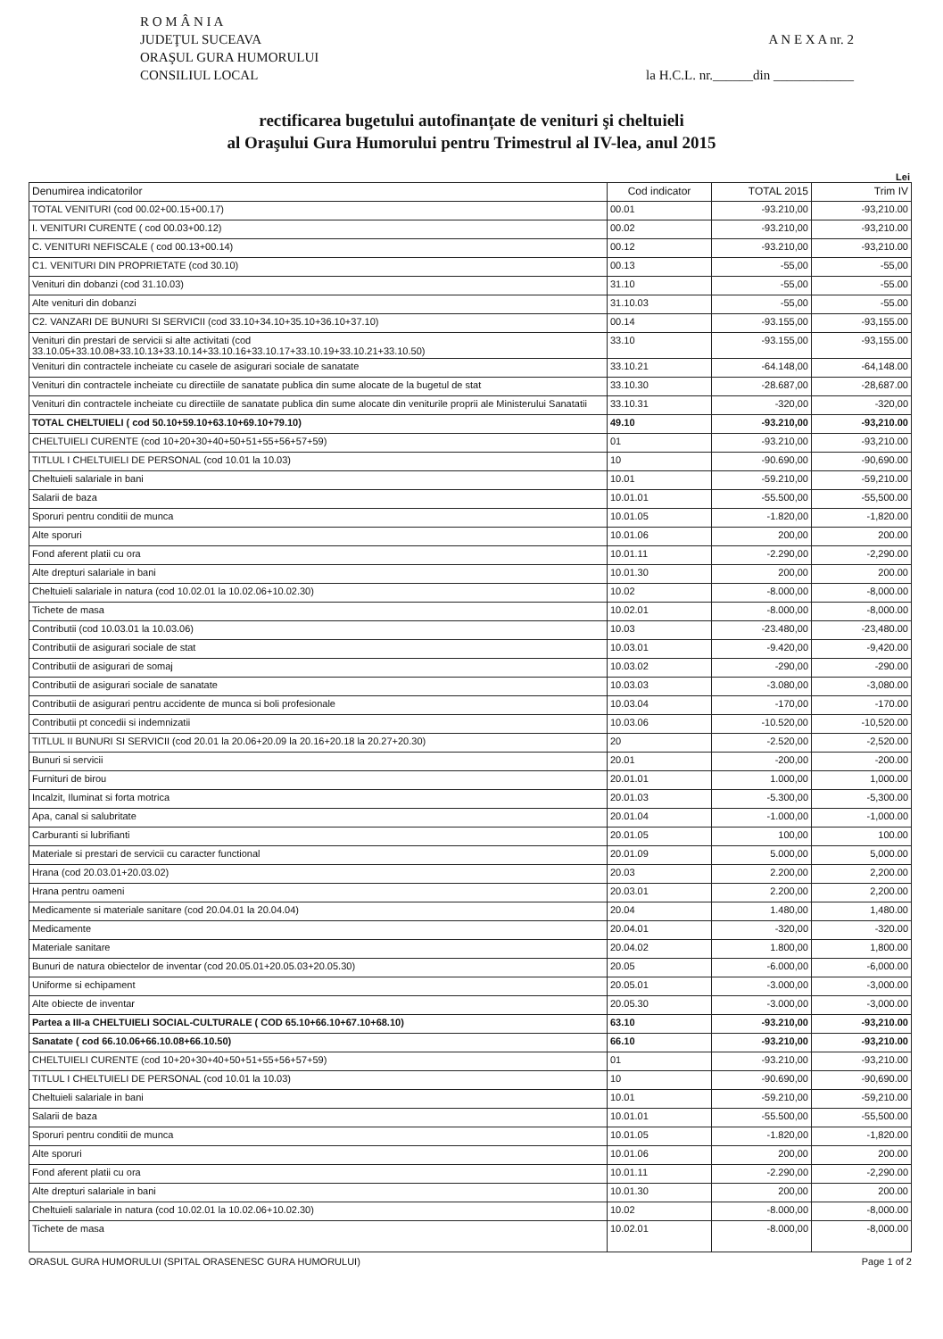R O M Â N I A
JUDEŢUL SUCEAVA
ORAŞUL GURA HUMORULUI
CONSILIUL LOCAL
A N E X A nr. 2
la H.C.L. nr.______din ____________
rectificarea bugetului autofinanțate de venituri şi cheltuieli
al Oraşului Gura Humorului pentru Trimestrul al IV-lea, anul 2015
Lei
| Denumirea indicatorilor | Cod indicator | TOTAL 2015 | Trim IV |
| --- | --- | --- | --- |
| TOTAL VENITURI (cod 00.02+00.15+00.17) | 00.01 | -93.210,00 | -93,210.00 |
| I. VENITURI CURENTE ( cod 00.03+00.12) | 00.02 | -93.210,00 | -93,210.00 |
| C. VENITURI NEFISCALE ( cod 00.13+00.14) | 00.12 | -93.210,00 | -93,210.00 |
| C1. VENITURI DIN PROPRIETATE (cod 30.10) | 00.13 | -55,00 | -55,00 |
| Venituri din dobanzi (cod 31.10.03) | 31.10 | -55,00 | -55.00 |
| Alte venituri din dobanzi | 31.10.03 | -55,00 | -55.00 |
| C2. VANZARI DE BUNURI SI SERVICII (cod 33.10+34.10+35.10+36.10+37.10) | 00.14 | -93.155,00 | -93,155.00 |
| Venituri din prestari de servicii si alte activitati (cod 33.10.05+33.10.08+33.10.13+33.10.14+33.10.16+33.10.17+33.10.19+33.10.21+33.10.50) | 33.10 | -93.155,00 | -93,155.00 |
| Venituri din contractele incheiate cu casele de asigurari sociale de sanatate | 33.10.21 | -64.148,00 | -64,148.00 |
| Venituri din contractele incheiate cu directiile de sanatate publica din sume alocate de la bugetul de stat | 33.10.30 | -28.687,00 | -28,687.00 |
| Venituri din contractele incheiate cu directiile de sanatate publica din sume alocate din veniturile proprii ale Ministerului Sanatatii | 33.10.31 | -320,00 | -320,00 |
| TOTAL CHELTUIELI ( cod 50.10+59.10+63.10+69.10+79.10) | 49.10 | -93.210,00 | -93,210.00 |
| CHELTUIELI CURENTE (cod 10+20+30+40+50+51+55+56+57+59) | 01 | -93.210,00 | -93,210.00 |
| TITLUL I CHELTUIELI DE PERSONAL (cod 10.01 la 10.03) | 10 | -90.690,00 | -90,690.00 |
| Cheltuieli salariale in bani | 10.01 | -59.210,00 | -59,210.00 |
| Salarii de baza | 10.01.01 | -55.500,00 | -55,500.00 |
| Sporuri pentru conditii de munca | 10.01.05 | -1.820,00 | -1,820.00 |
| Alte sporuri | 10.01.06 | 200,00 | 200.00 |
| Fond aferent platii cu ora | 10.01.11 | -2.290,00 | -2,290.00 |
| Alte drepturi salariale in bani | 10.01.30 | 200,00 | 200.00 |
| Cheltuieli salariale in natura (cod 10.02.01 la 10.02.06+10.02.30) | 10.02 | -8.000,00 | -8,000.00 |
| Tichete de masa | 10.02.01 | -8.000,00 | -8,000.00 |
| Contributii (cod 10.03.01 la 10.03.06) | 10.03 | -23.480,00 | -23,480.00 |
| Contributii de asigurari sociale de stat | 10.03.01 | -9.420,00 | -9,420.00 |
| Contributii de asigurari de somaj | 10.03.02 | -290,00 | -290.00 |
| Contributii de asigurari sociale de sanatate | 10.03.03 | -3.080,00 | -3,080.00 |
| Contributii de asigurari pentru accidente de munca si boli profesionale | 10.03.04 | -170,00 | -170.00 |
| Contributii pt concedii si indemnizatii | 10.03.06 | -10.520,00 | -10,520.00 |
| TITLUL II BUNURI SI SERVICII (cod 20.01 la 20.06+20.09 la 20.16+20.18 la 20.27+20.30) | 20 | -2.520,00 | -2,520.00 |
| Bunuri si servicii | 20.01 | -200,00 | -200.00 |
| Furnituri de birou | 20.01.01 | 1.000,00 | 1,000.00 |
| Incalzit, Iluminat si forta motrica | 20.01.03 | -5.300,00 | -5,300.00 |
| Apa, canal si salubritate | 20.01.04 | -1.000,00 | -1,000.00 |
| Carburanti si lubrifianti | 20.01.05 | 100,00 | 100.00 |
| Materiale si prestari de servicii cu caracter functional | 20.01.09 | 5.000,00 | 5,000.00 |
| Hrana (cod 20.03.01+20.03.02) | 20.03 | 2.200,00 | 2,200.00 |
| Hrana pentru oameni | 20.03.01 | 2.200,00 | 2,200.00 |
| Medicamente si materiale sanitare (cod 20.04.01 la 20.04.04) | 20.04 | 1.480,00 | 1,480.00 |
| Medicamente | 20.04.01 | -320,00 | -320.00 |
| Materiale sanitare | 20.04.02 | 1.800,00 | 1,800.00 |
| Bunuri de natura obiectelor de inventar (cod 20.05.01+20.05.03+20.05.30) | 20.05 | -6.000,00 | -6,000.00 |
| Uniforme si echipament | 20.05.01 | -3.000,00 | -3,000.00 |
| Alte obiecte de inventar | 20.05.30 | -3.000,00 | -3,000.00 |
| Partea a III-a CHELTUIELI SOCIAL-CULTURALE ( COD 65.10+66.10+67.10+68.10) | 63.10 | -93.210,00 | -93,210.00 |
| Sanatate ( cod 66.10.06+66.10.08+66.10.50) | 66.10 | -93.210,00 | -93,210.00 |
| CHELTUIELI CURENTE (cod 10+20+30+40+50+51+55+56+57+59) | 01 | -93.210,00 | -93,210.00 |
| TITLUL I CHELTUIELI DE PERSONAL (cod 10.01 la 10.03) | 10 | -90.690,00 | -90,690.00 |
| Cheltuieli salariale in bani | 10.01 | -59.210,00 | -59,210.00 |
| Salarii de baza | 10.01.01 | -55.500,00 | -55,500.00 |
| Sporuri pentru conditii de munca | 10.01.05 | -1.820,00 | -1,820.00 |
| Alte sporuri | 10.01.06 | 200,00 | 200.00 |
| Fond aferent platii cu ora | 10.01.11 | -2.290,00 | -2,290.00 |
| Alte drepturi salariale in bani | 10.01.30 | 200,00 | 200.00 |
| Cheltuieli salariale in natura (cod 10.02.01 la 10.02.06+10.02.30) | 10.02 | -8.000,00 | -8,000.00 |
| Tichete de masa | 10.02.01 | -8.000,00 | -8,000.00 |
ORASUL GURA HUMORULUI (SPITAL ORASENESC GURA HUMORULUI) Page 1 of 2